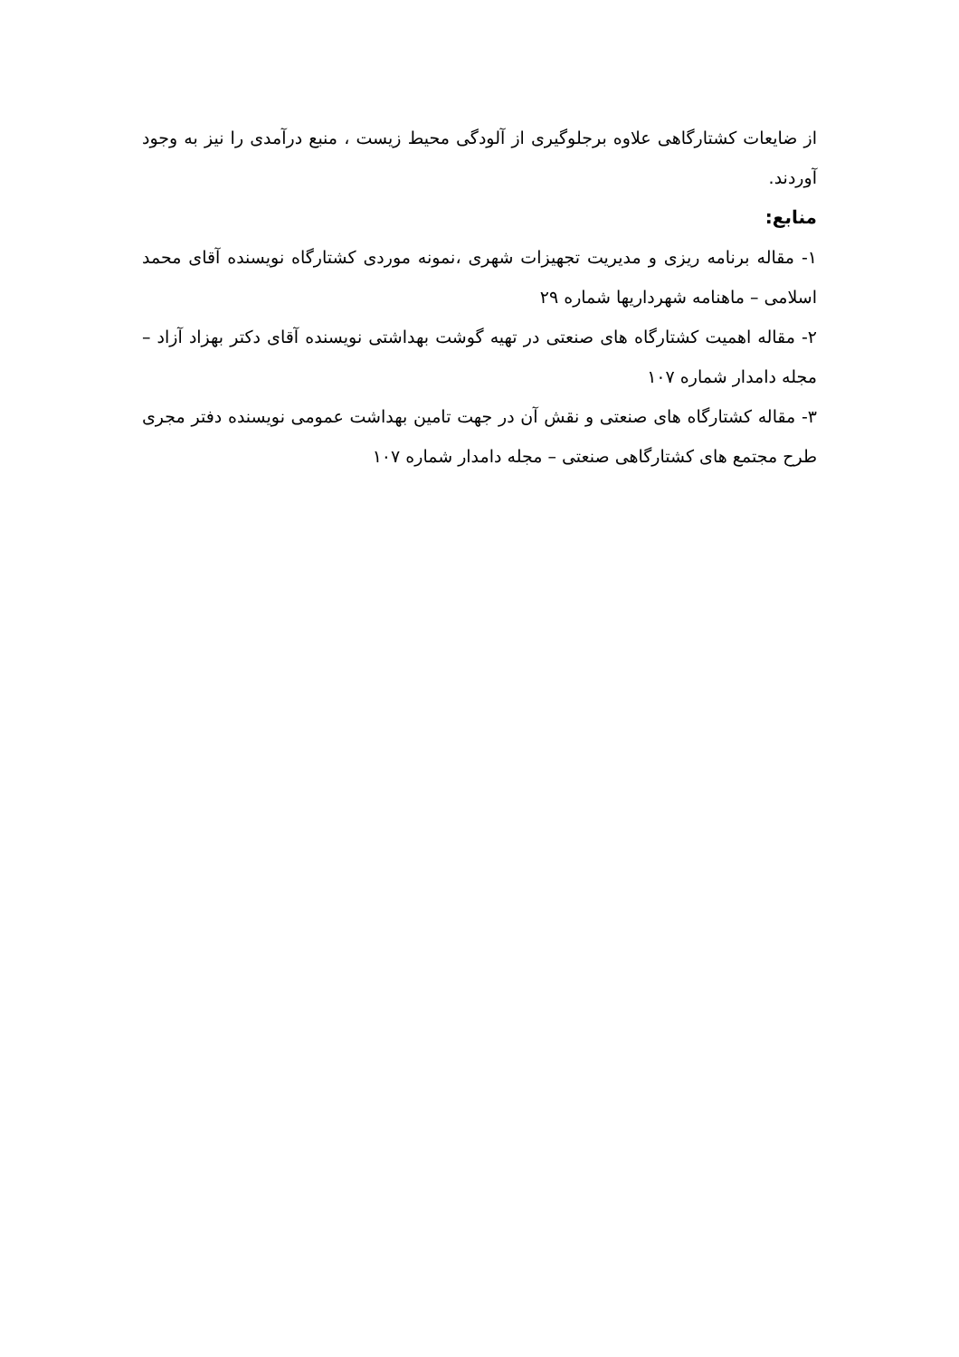از ضایعات کشتارگاهی علاوه برجلوگیری از آلودگی محیط زیست ، منبع درآمدی را نیز به وجود آوردند.
منابع:
۱- مقاله برنامه ریزی و مدیریت تجهیزات شهری ،نمونه موردی کشتارگاه نویسنده آقای محمد اسلامی – ماهنامه شهرداریها شماره ۲۹
۲- مقاله اهمیت کشتارگاه های صنعتی در تهیه گوشت بهداشتی نویسنده آقای دکتر بهزاد آزاد – مجله دامدار شماره ۱۰۷
۳- مقاله کشتارگاه های صنعتی و نقش آن در جهت تامین بهداشت عمومی نویسنده دفتر مجری طرح مجتمع های کشتارگاهی صنعتی – مجله دامدار شماره ۱۰۷